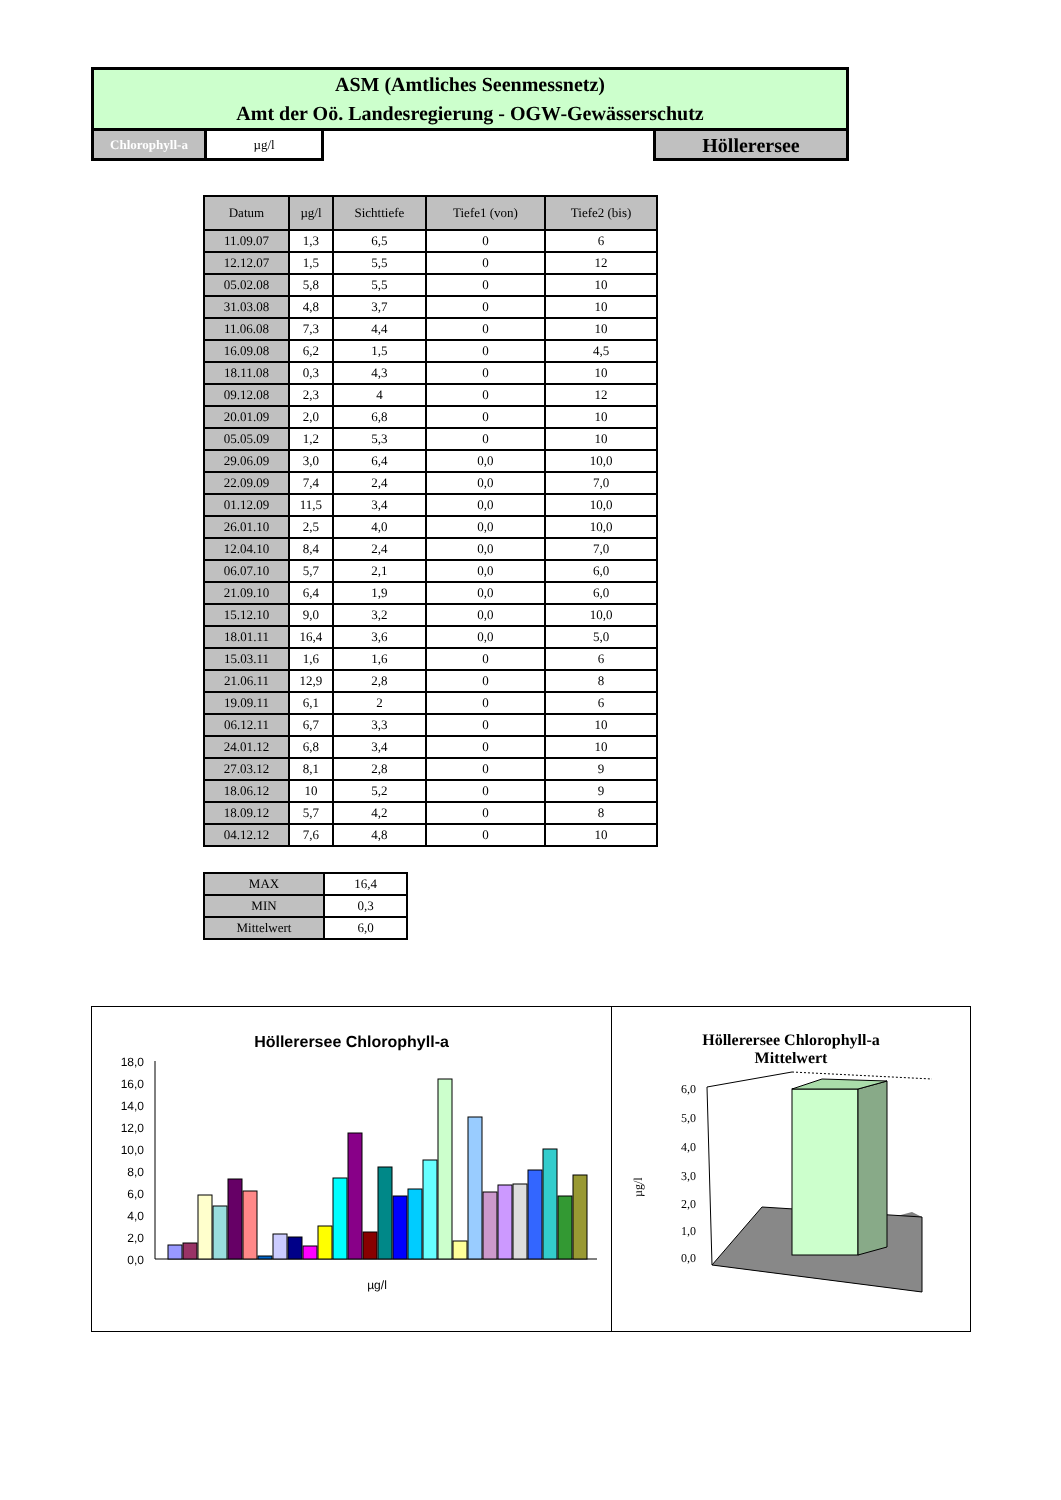ASM (Amtliches Seenmessnetz)
Amt der Oö. Landesregierung - OGW-Gewässerschutz
Chlorophyll-a µg/l
Höllerersee
| Datum | µg/l | Sichttiefe | Tiefe1 (von) | Tiefe2 (bis) |
| --- | --- | --- | --- | --- |
| 11.09.07 | 1,3 | 6,5 | 0 | 6 |
| 12.12.07 | 1,5 | 5,5 | 0 | 12 |
| 05.02.08 | 5,8 | 5,5 | 0 | 10 |
| 31.03.08 | 4,8 | 3,7 | 0 | 10 |
| 11.06.08 | 7,3 | 4,4 | 0 | 10 |
| 16.09.08 | 6,2 | 1,5 | 0 | 4,5 |
| 18.11.08 | 0,3 | 4,3 | 0 | 10 |
| 09.12.08 | 2,3 | 4 | 0 | 12 |
| 20.01.09 | 2,0 | 6,8 | 0 | 10 |
| 05.05.09 | 1,2 | 5,3 | 0 | 10 |
| 29.06.09 | 3,0 | 6,4 | 0,0 | 10,0 |
| 22.09.09 | 7,4 | 2,4 | 0,0 | 7,0 |
| 01.12.09 | 11,5 | 3,4 | 0,0 | 10,0 |
| 26.01.10 | 2,5 | 4,0 | 0,0 | 10,0 |
| 12.04.10 | 8,4 | 2,4 | 0,0 | 7,0 |
| 06.07.10 | 5,7 | 2,1 | 0,0 | 6,0 |
| 21.09.10 | 6,4 | 1,9 | 0,0 | 6,0 |
| 15.12.10 | 9,0 | 3,2 | 0,0 | 10,0 |
| 18.01.11 | 16,4 | 3,6 | 0,0 | 5,0 |
| 15.03.11 | 1,6 | 1,6 | 0 | 6 |
| 21.06.11 | 12,9 | 2,8 | 0 | 8 |
| 19.09.11 | 6,1 | 2 | 0 | 6 |
| 06.12.11 | 6,7 | 3,3 | 0 | 10 |
| 24.01.12 | 6,8 | 3,4 | 0 | 10 |
| 27.03.12 | 8,1 | 2,8 | 0 | 9 |
| 18.06.12 | 10 | 5,2 | 0 | 9 |
| 18.09.12 | 5,7 | 4,2 | 0 | 8 |
| 04.12.12 | 7,6 | 4,8 | 0 | 10 |
| MAX | 16,4 |
| MIN | 0,3 |
| Mittelwert | 6,0 |
Höllerersee Chlorophyll-a
18,0
16,0
14,0
12,0
10,0
8,0
6,0
4,0
2,0
0,0
µg/l
Höllerersee Chlorophyll-a
Mittelwert
µg/l
6,0
5,0
4,0
3,0
2,0
1,0
0,0